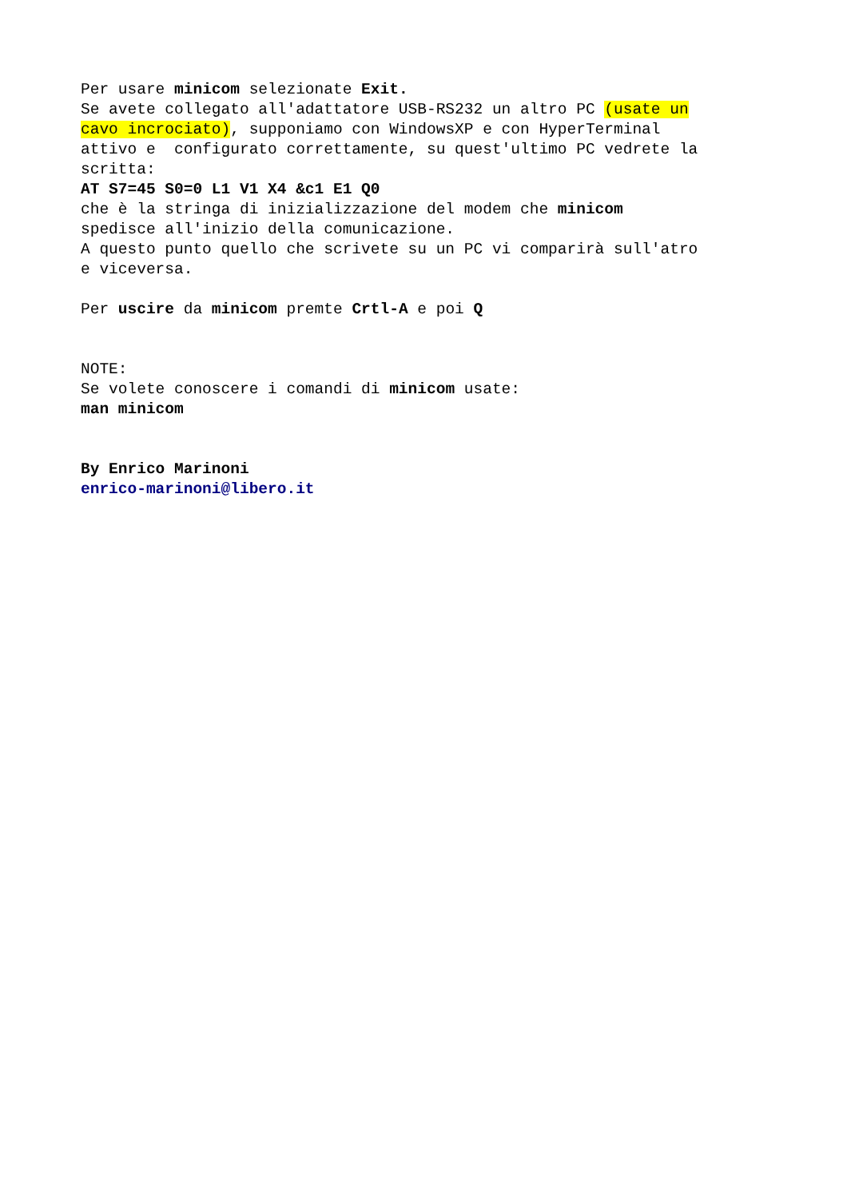Per usare minicom selezionate Exit. Se avete collegato all'adattatore USB-RS232 un altro PC (usate un cavo incrociato), supponiamo con WindowsXP e con HyperTerminal attivo e configurato correttamente, su quest'ultimo PC vedrete la scritta: AT S7=45 S0=0 L1 V1 X4 &c1 E1 Q0 che è la stringa di inizializzazione del modem che minicom spedisce all'inizio della comunicazione. A questo punto quello che scrivete su un PC vi comparirà sull'atro e viceversa. Per uscire da minicom premte Crtl-A e poi Q NOTE: Se volete conoscere i comandi di minicom usate: man minicom By Enrico Marinoni enrico-marinoni@libero.it